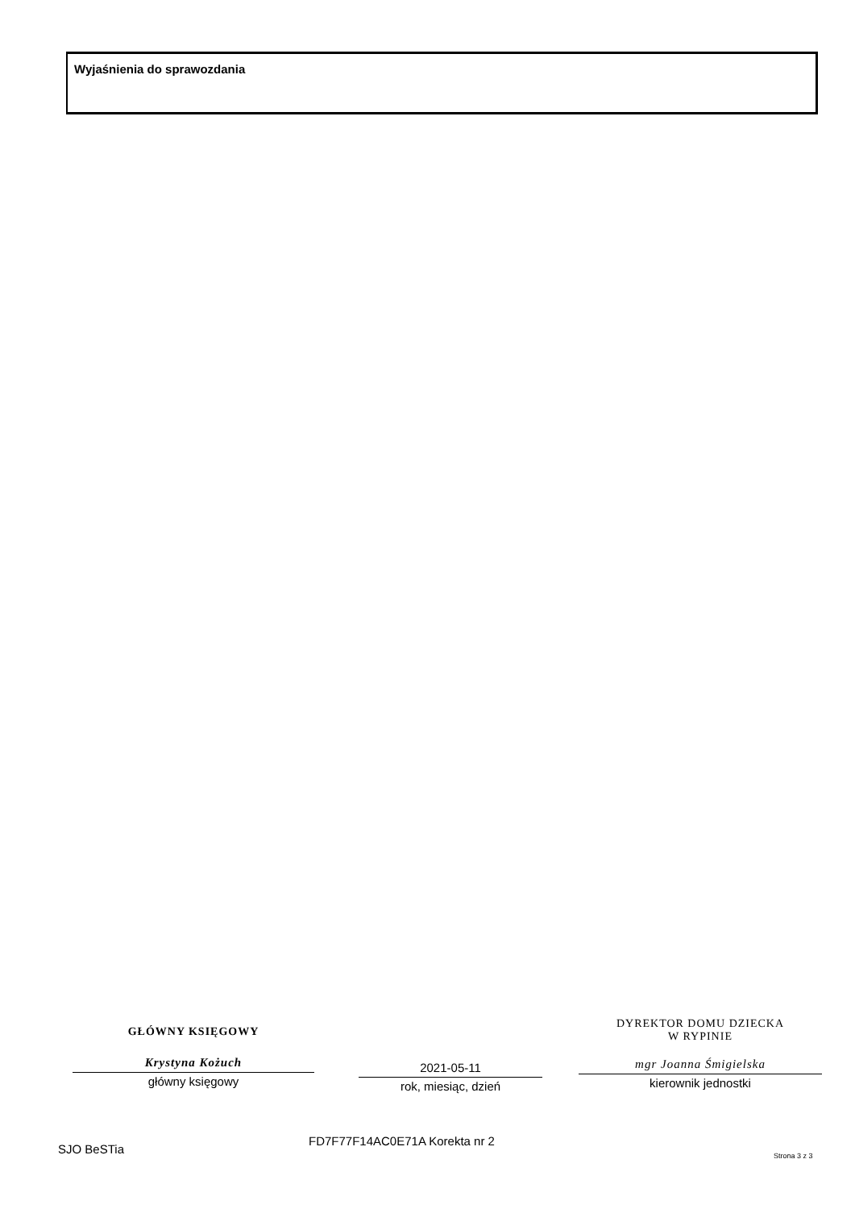Wyjaśnienia do sprawozdania
GŁÓWNY KSIĘGOWY
Krystyna Kożuch
główny księgowy
2021-05-11
rok, miesiąc, dzień
DYREKTOR DOMU DZIECKA
W RYPINIE
mgr Joanna Śmigielska
kierownik jednostki
SJO BeSTia
FD7F77F14AC0E71A Korekta nr 2
Strona 3 z 3